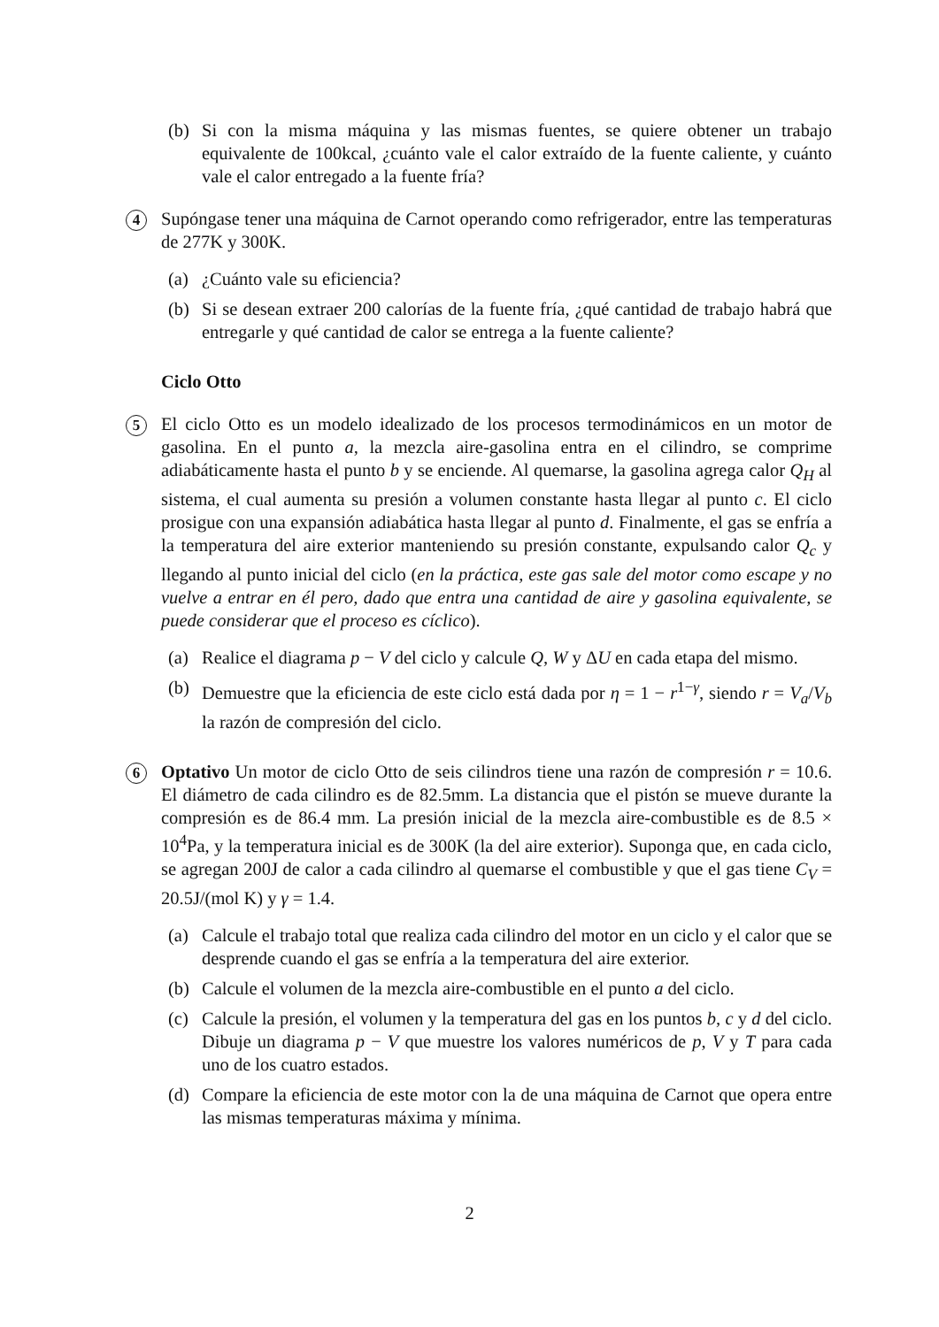(b) Si con la misma máquina y las mismas fuentes, se quiere obtener un trabajo equivalente de 100kcal, ¿cuánto vale el calor extraído de la fuente caliente, y cuánto vale el calor entregado a la fuente fría?
4
Supóngase tener una máquina de Carnot operando como refrigerador, entre las temperaturas de 277K y 300K.
(a) ¿Cuánto vale su eficiencia?
(b) Si se desean extraer 200 calorías de la fuente fría, ¿qué cantidad de trabajo habrá que entregarle y qué cantidad de calor se entrega a la fuente caliente?
Ciclo Otto
5
El ciclo Otto es un modelo idealizado de los procesos termodinámicos en un motor de gasolina. En el punto a, la mezcla aire-gasolina entra en el cilindro, se comprime adiabáticamente hasta el punto b y se enciende. Al quemarse, la gasolina agrega calor Q<sub>H</sub> al sistema, el cual aumenta su presión a volumen constante hasta llegar al punto c. El ciclo prosigue con una expansión adiabática hasta llegar al punto d. Finalmente, el gas se enfría a la temperatura del aire exterior manteniendo su presión constante, expulsando calor Q<sub>c</sub> y llegando al punto inicial del ciclo (en la práctica, este gas sale del motor como escape y no vuelve a entrar en él pero, dado que entra una cantidad de aire y gasolina equivalente, se puede considerar que el proceso es cíclico).
(a) Realice el diagrama p − V del ciclo y calcule Q, W y ΔU en cada etapa del mismo.
(b) Demuestre que la eficiencia de este ciclo está dada por η = 1 − r<sup>1−γ</sup>, siendo r = V<sub>a</sub>/V<sub>b</sub> la razón de compresión del ciclo.
6
Optativo Un motor de ciclo Otto de seis cilindros tiene una razón de compresión r = 10.6. El diámetro de cada cilindro es de 82.5mm. La distancia que el pistón se mueve durante la compresión es de 86.4 mm. La presión inicial de la mezcla aire-combustible es de 8.5 × 10<sup>4</sup>Pa, y la temperatura inicial es de 300K (la del aire exterior). Suponga que, en cada ciclo, se agregan 200J de calor a cada cilindro al quemarse el combustible y que el gas tiene C<sub>V</sub> = 20.5J/(mol K) y γ = 1.4.
(a) Calcule el trabajo total que realiza cada cilindro del motor en un ciclo y el calor que se desprende cuando el gas se enfría a la temperatura del aire exterior.
(b) Calcule el volumen de la mezcla aire-combustible en el punto a del ciclo.
(c) Calcule la presión, el volumen y la temperatura del gas en los puntos b, c y d del ciclo. Dibuje un diagrama p − V que muestre los valores numéricos de p, V y T para cada uno de los cuatro estados.
(d) Compare la eficiencia de este motor con la de una máquina de Carnot que opera entre las mismas temperaturas máxima y mínima.
2